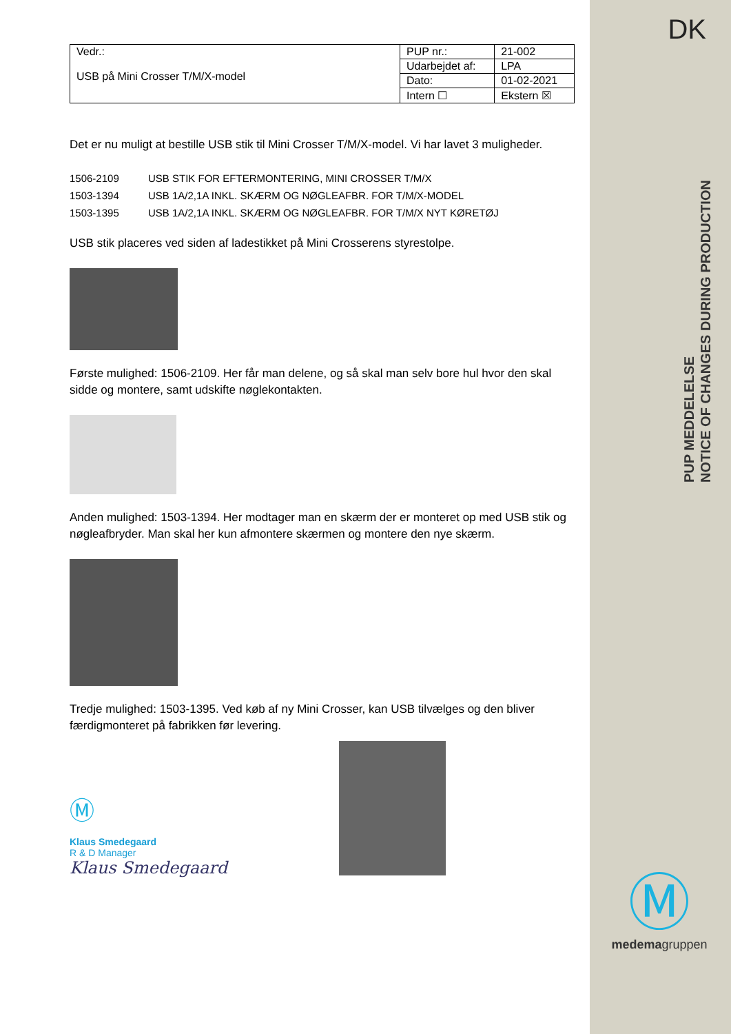DK
PUP MEDDELELSE
NOTICE OF CHANGES DURING PRODUCTION
| Vedr.: USB på Mini Crosser T/M/X-model | PUP nr.: | 21-002 |
| | Udarbejdet af: | LPA |
| | Dato: | 01-02-2021 |
| | Intern ☐ | Ekstern ☒ |
Det er nu muligt at bestille USB stik til Mini Crosser T/M/X-model. Vi har lavet 3 muligheder.
1506-2109 USB STIK FOR EFTERMONTERING, MINI CROSSER T/M/X
1503-1394 USB 1A/2,1A INKL. SKÆRM OG NØGLEAFBR. FOR T/M/X-MODEL
1503-1395 USB 1A/2,1A INKL. SKÆRM OG NØGLEAFBR. FOR T/M/X NYT KØRETØJ
USB stik placeres ved siden af ladestikket på Mini Crosserens styrestolpe.
Første mulighed: 1506-2109. Her får man delene, og så skal man selv bore hul hvor den skal sidde og montere, samt udskifte nøglekontakten.
Anden mulighed: 1503-1394. Her modtager man en skærm der er monteret op med USB stik og nøgleafbryder. Man skal her kun afmontere skærmen og montere den nye skærm.
Tredje mulighed: 1503-1395. Ved køb af ny Mini Crosser, kan USB tilvælges og den bliver færdigmonteret på fabrikken før levering.
Ⓜ
Klaus Smedegaard
R & D Manager
Klaus Smedegaard
Ⓜ
medemagruppen